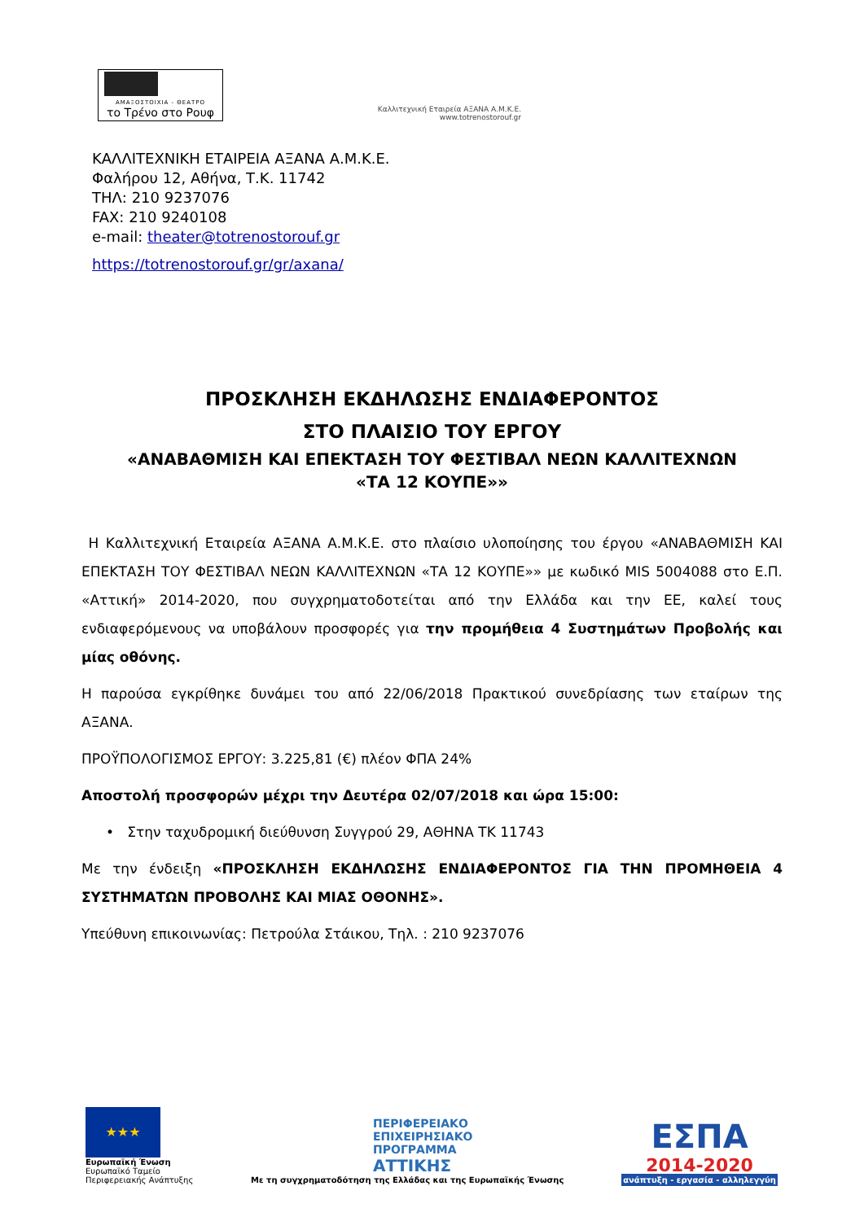ΑΜΑΞΟΣΤΟΙΧΙΑ - ΘΕΑΤΡΟ
το Τρένο στο Ρουφ
Καλλιτεχνική Εταιρεία ΑΞΑΝΑ Α.Μ.Κ.Ε.
www.totrenostorouf.gr
ΚΑΛΛΙΤΕΧΝΙΚΗ ΕΤΑΙΡΕΙΑ ΑΞΑΝΑ Α.Μ.Κ.Ε.
Φαλήρου 12, Αθήνα, Τ.Κ. 11742
ΤΗΛ: 210 9237076
FAX: 210 9240108
e-mail: theater@totrenostorouf.gr
https://totrenostorouf.gr/gr/axana/
ΠΡΟΣΚΛΗΣΗ ΕΚΔΗΛΩΣΗΣ ΕΝΔΙΑΦΕΡΟΝΤΟΣ
ΣΤΟ ΠΛΑΙΣΙΟ ΤΟΥ ΕΡΓΟΥ
«ΑΝΑΒΑΘΜΙΣΗ ΚΑΙ ΕΠΕΚΤΑΣΗ ΤΟΥ ΦΕΣΤΙΒΑΛ ΝΕΩΝ ΚΑΛΛΙΤΕΧΝΩΝ
«ΤΑ 12 ΚΟΥΠΕ»»
Η Καλλιτεχνική Εταιρεία ΑΞΑΝΑ Α.Μ.Κ.Ε. στο πλαίσιο υλοποίησης του έργου «ΑΝΑΒΑΘΜΙΣΗ ΚΑΙ ΕΠΕΚΤΑΣΗ ΤΟΥ ΦΕΣΤΙΒΑΛ ΝΕΩΝ ΚΑΛΛΙΤΕΧΝΩΝ «ΤΑ 12 ΚΟΥΠΕ»» με κωδικό MIS 5004088 στο Ε.Π. «Αττική» 2014-2020, που συγχρηματοδοτείται από την Ελλάδα και την ΕΕ, καλεί τους ενδιαφερόμενους να υποβάλουν προσφορές για την προμήθεια 4 Συστημάτων Προβολής και μίας οθόνης.
Η παρούσα εγκρίθηκε δυνάμει του από 22/06/2018 Πρακτικού συνεδρίασης των εταίρων της ΑΞΑΝΑ.
ΠΡΟΫΠΟΛΟΓΙΣΜΟΣ ΕΡΓΟΥ: 3.225,81 (€) πλέον ΦΠΑ 24%
Αποστολή προσφορών μέχρι την Δευτέρα 02/07/2018 και ώρα 15:00:
• Στην ταχυδρομική διεύθυνση Συγγρού 29, ΑΘΗΝΑ ΤΚ 11743
Με την ένδειξη «ΠΡΟΣΚΛΗΣΗ ΕΚΔΗΛΩΣΗΣ ΕΝΔΙΑΦΕΡΟΝΤΟΣ ΓΙΑ ΤΗΝ ΠΡΟΜΗΘΕΙΑ 4 ΣΥΣΤΗΜΑΤΩΝ ΠΡΟΒΟΛΗΣ ΚΑΙ ΜΙΑΣ ΟΘΟΝΗΣ».
Υπεύθυνη επικοινωνίας: Πετρούλα Στάικου, Τηλ. : 210 9237076
★★★
Ευρωπαϊκή Ένωση
Ευρωπαϊκό Ταμείο
Περιφερειακής Ανάπτυξης
ΠΕΡΙΦΕΡΕΙΑΚΟ
ΕΠΙΧΕΙΡΗΣΙΑΚΟ
ΠΡΟΓΡΑΜΜΑ
ΑΤΤΙΚΗΣ
Με τη συγχρηματοδότηση της Ελλάδας και της Ευρωπαϊκής Ένωσης
ΕΣΠΑ
2014-2020
ανάπτυξη - εργασία - αλληλεγγύη